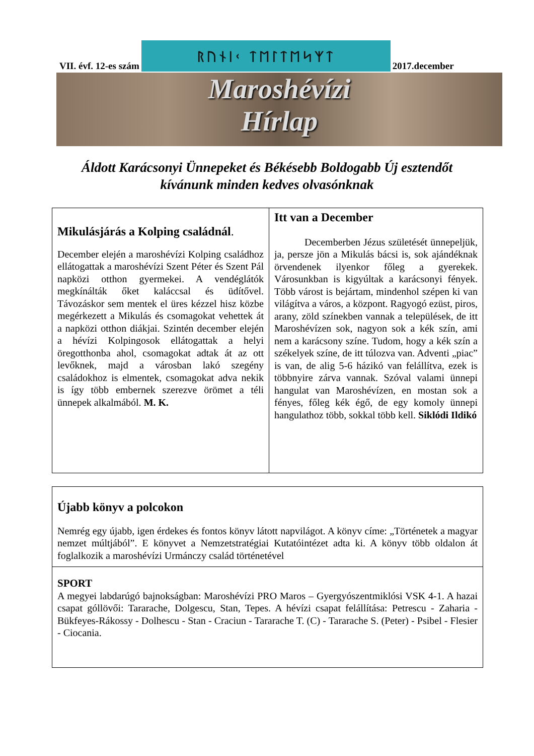VII. évf. 12-es szám
ᚱᚢᚾᛁᚲ ᛏᛖᛚᛏᛖᛋᛉᛏ
2017.december
Maroshévízi
Hírlap
Áldott Karácsonyi Ünnepeket és Békésebb Boldogabb Új esztendőt kívánunk minden kedves olvasónknak
Mikulásjárás a Kolping családnál.
December elején a maroshévízi Kolping családhoz ellátogattak a maroshévízi Szent Péter és Szent Pál napközi otthon gyermekei. A vendéglátók megkínálták őket kaláccsal és üdítővel. Távozáskor sem mentek el üres kézzel hisz közbe megérkezett a Mikulás és csomagokat vehettek át a napközi otthon diákjai. Szintén december elején a hévízi Kolpingosok ellátogattak a helyi öregotthonba ahol, csomagokat adtak át az ott levőknek, majd a városban lakó szegény családokhoz is elmentek, csomagokat adva nekik is így több embernek szerezve örömet a téli ünnepek alkalmából. M. K.
Itt van a December
   Decemberben Jézus születését ünnepeljük, ja, persze jön a Mikulás bácsi is, sok ajándéknak örvendenek ilyenkor főleg a gyerekek. Városunkban is kigyúltak a karácsonyi fények. Több várost is bejártam, mindenhol szépen ki van világítva a város, a központ. Ragyogó ezüst, piros, arany, zöld színekben vannak a települések, de itt Maroshévízen sok, nagyon sok a kék szín, ami nem a karácsony színe. Tudom, hogy a kék szín a székelyek színe, de itt túlozva van. Adventi „piac” is van, de alig 5-6 házikó van felállítva, ezek is többnyire zárva vannak. Szóval valami ünnepi hangulat van Maroshévízen, en mostan sok a fényes, főleg kék égő, de egy komoly ünnepi hangulathoz több, sokkal több kell. Siklódi Ildikó
Újabb könyv a polcokon
Nemrég egy újabb, igen érdekes és fontos könyv látott napvilágot. A könyv címe: „Történetek a magyar nemzet múltjából”. E könyvet a Nemzetstratégiai Kutatóintézet adta ki. A könyv több oldalon át foglalkozik a maroshévízi Urmánczy család történetével
SPORT
A megyei labdarúgó bajnokságban: Maroshévízi PRO Maros – Gyergyószentmiklósi VSK 4-1. A hazai csapat góllövői: Tararache, Dolgescu, Stan, Tepes. A hévízi csapat felállítása: Petrescu - Zaharia - Bükfeyes-Rákossy - Dolhescu - Stan - Craciun - Tararache T. (C) - Tararache S. (Peter) - Psibel - Flesier - Ciocania.